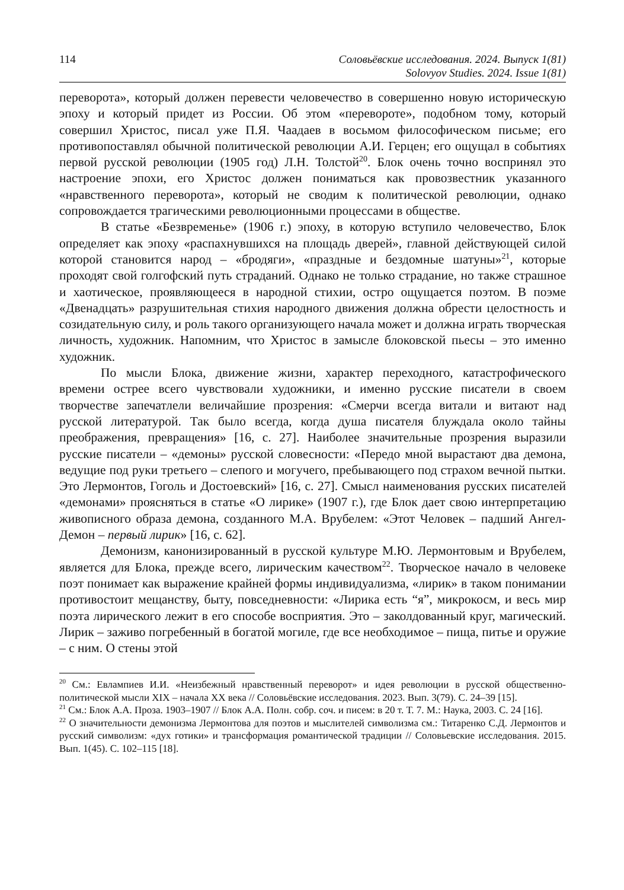114 Соловьёвские исследования. 2024. Выпуск 1(81)
Solovyov Studies. 2024. Issue 1(81)
переворота», который должен перевести человечество в совершенно новую историческую эпоху и который придет из России. Об этом «перевороте», подобном тому, который совершил Христос, писал уже П.Я. Чаадаев в восьмом философическом письме; его противопоставлял обычной политической революции А.И. Герцен; его ощущал в событиях первой русской революции (1905 год) Л.Н. Толстой<sup>20</sup>. Блок очень точно воспринял это настроение эпохи, его Христос должен пониматься как провозвестник указанного «нравственного переворота», который не сводим к политической революции, однако сопровождается трагическими революционными процессами в обществе.
В статье «Безвременье» (1906 г.) эпоху, в которую вступило человечество, Блок определяет как эпоху «распахнувшихся на площадь дверей», главной действующей силой которой становится народ – «бродяги», «праздные и бездомные шатуны»<sup>21</sup>, которые проходят свой голгофский путь страданий. Однако не только страдание, но также страшное и хаотическое, проявляющееся в народной стихии, остро ощущается поэтом. В поэме «Двенадцать» разрушительная стихия народного движения должна обрести целостность и созидательную силу, и роль такого организующего начала может и должна играть творческая личность, художник. Напомним, что Христос в замысле блоковской пьесы – это именно художник.
По мысли Блока, движение жизни, характер переходного, катастрофического времени острее всего чувствовали художники, и именно русские писатели в своем творчестве запечатлели величайшие прозрения: «Смерчи всегда витали и витают над русской литературой. Так было всегда, когда душа писателя блуждала около тайны преображения, превращения» [16, с. 27]. Наиболее значительные прозрения выразили русские писатели – «демоны» русской словесности: «Передо мной вырастают два демона, ведущие под руки третьего – слепого и могучего, пребывающего под страхом вечной пытки. Это Лермонтов, Гоголь и Достоевский» [16, с. 27]. Смысл наименования русских писателей «демонами» проясняться в статье «О лирике» (1907 г.), где Блок дает свою интерпретацию живописного образа демона, созданного М.А. Врубелем: «Этот Человек – падший Ангел-Демон – первый лирик» [16, с. 62].
Демонизм, канонизированный в русской культуре М.Ю. Лермонтовым и Врубелем, является для Блока, прежде всего, лирическим качеством<sup>22</sup>. Творческое начало в человеке поэт понимает как выражение крайней формы индивидуализма, «лирик» в таком понимании противостоит мещанству, быту, повседневности: «Лирика есть “я”, микрокосм, и весь мир поэта лирического лежит в его способе восприятия. Это – заколдованный круг, магический. Лирик – заживо погребенный в богатой могиле, где все необходимое – пища, питье и оружие – с ним. О стены этой
<sup>20</sup> См.: Евлампиев И.И. «Неизбежный нравственный переворот» и идея революции в русской общественно-политической мысли XIX – начала XX века // Соловьёвские исследования. 2023. Вып. 3(79). С. 24–39 [15].
<sup>21</sup> См.: Блок А.А. Проза. 1903–1907 // Блок А.А. Полн. собр. соч. и писем: в 20 т. Т. 7. М.: Наука, 2003. С. 24 [16].
<sup>22</sup> О значительности демонизма Лермонтова для поэтов и мыслителей символизма см.: Титаренко С.Д. Лермонтов и русский символизм: «дух готики» и трансформация романтической традиции // Соловьевские исследования. 2015. Вып. 1(45). С. 102–115 [18].